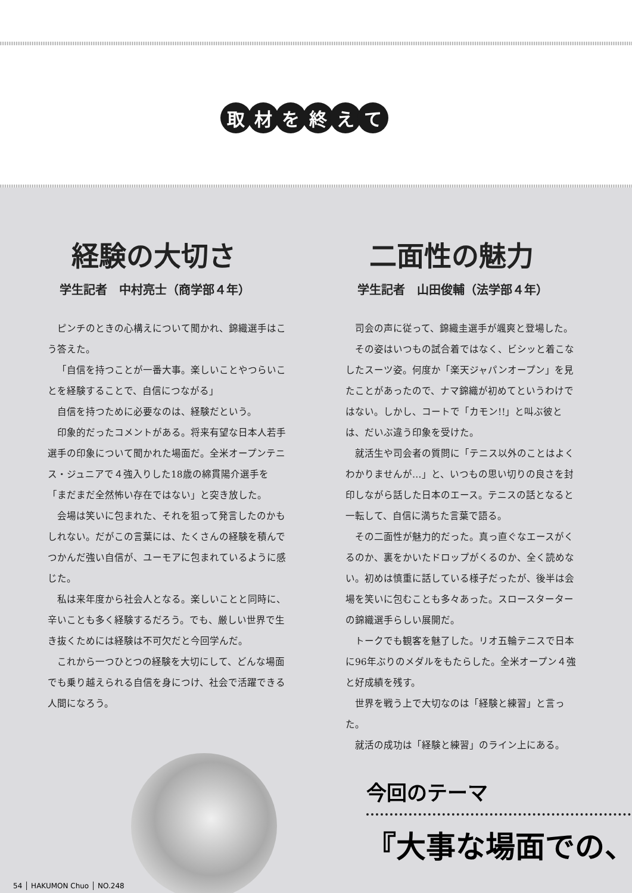取材を終えて
経験の大切さ
学生記者　中村亮士（商学部４年）
ピンチのときの心構えについて聞かれ、錦織選手はこう答えた。
「自信を持つことが一番大事。楽しいことやつらいことを経験することで、自信につながる」
自信を持つために必要なのは、経験だという。
印象的だったコメントがある。将来有望な日本人若手選手の印象について聞かれた場面だ。全米オープンテニス・ジュニアで４強入りした18歳の綿貫陽介選手を「まだまだ全然怖い存在ではない」と突き放した。
会場は笑いに包まれた、それを狙って発言したのかもしれない。だがこの言葉には、たくさんの経験を積んでつかんだ強い自信が、ユーモアに包まれているように感じた。
私は来年度から社会人となる。楽しいことと同時に、辛いことも多く経験するだろう。でも、厳しい世界で生き抜くためには経験は不可欠だと今回学んだ。
これから一つひとつの経験を大切にして、どんな場面でも乗り越えられる自信を身につけ、社会で活躍できる人間になろう。
二面性の魅力
学生記者　山田俊輔（法学部４年）
司会の声に従って、錦織圭選手が颯爽と登場した。
その姿はいつもの試合着ではなく、ビシッと着こなしたスーツ姿。何度か「楽天ジャパンオープン」を見たことがあったので、ナマ錦織が初めてというわけではない。しかし、コートで「カモン!!」と叫ぶ彼とは、だいぶ違う印象を受けた。
就活生や司会者の質問に「テニス以外のことはよくわかりませんが…」と、いつもの思い切りの良さを封印しながら話した日本のエース。テニスの話となると一転して、自信に満ちた言葉で語る。
その二面性が魅力的だった。真っ直ぐなエースがくるのか、裏をかいたドロップがくるのか、全く読めない。初めは慎重に話している様子だったが、後半は会場を笑いに包むことも多々あった。スロースターターの錦織選手らしい展開だ。
トークでも観客を魅了した。リオ五輪テニスで日本に96年ぶりのメダルをもたらした。全米オープン４強と好成績を残す。
世界を戦う上で大切なのは「経験と練習」と言った。
就活の成功は「経験と練習」のライン上にある。
今回のテーマ
『大事な場面での、
54 │ HAKUMON Chuo │ NO.248